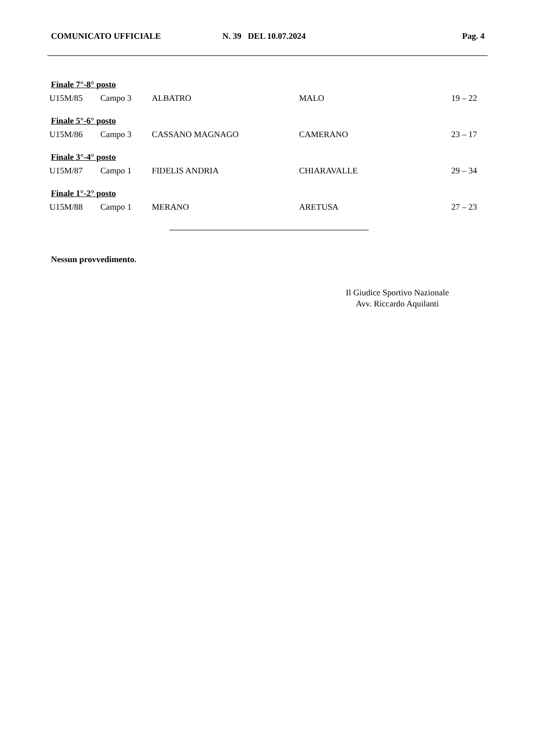COMUNICATO UFFICIALE N. 39 DEL 10.07.2024 Pag. 4
| Finale 7°-8° posto | | | | |
| --- | --- | --- | --- | --- |
| U15M/85 | Campo 3 | ALBATRO | MALO | 19 – 22 |
| Finale 5°-6° posto | | | | |
| U15M/86 | Campo 3 | CASSANO MAGNAGO | CAMERANO | 23 – 17 |
| Finale 3°-4° posto | | | | |
| U15M/87 | Campo 1 | FIDELIS ANDRIA | CHIARAVALLE | 29 – 34 |
| Finale 1°-2° posto | | | | |
| U15M/88 | Campo 1 | MERANO | ARETUSA | 27 – 23 |
Nessun provvedimento.
Il Giudice Sportivo Nazionale
Avv. Riccardo Aquilanti